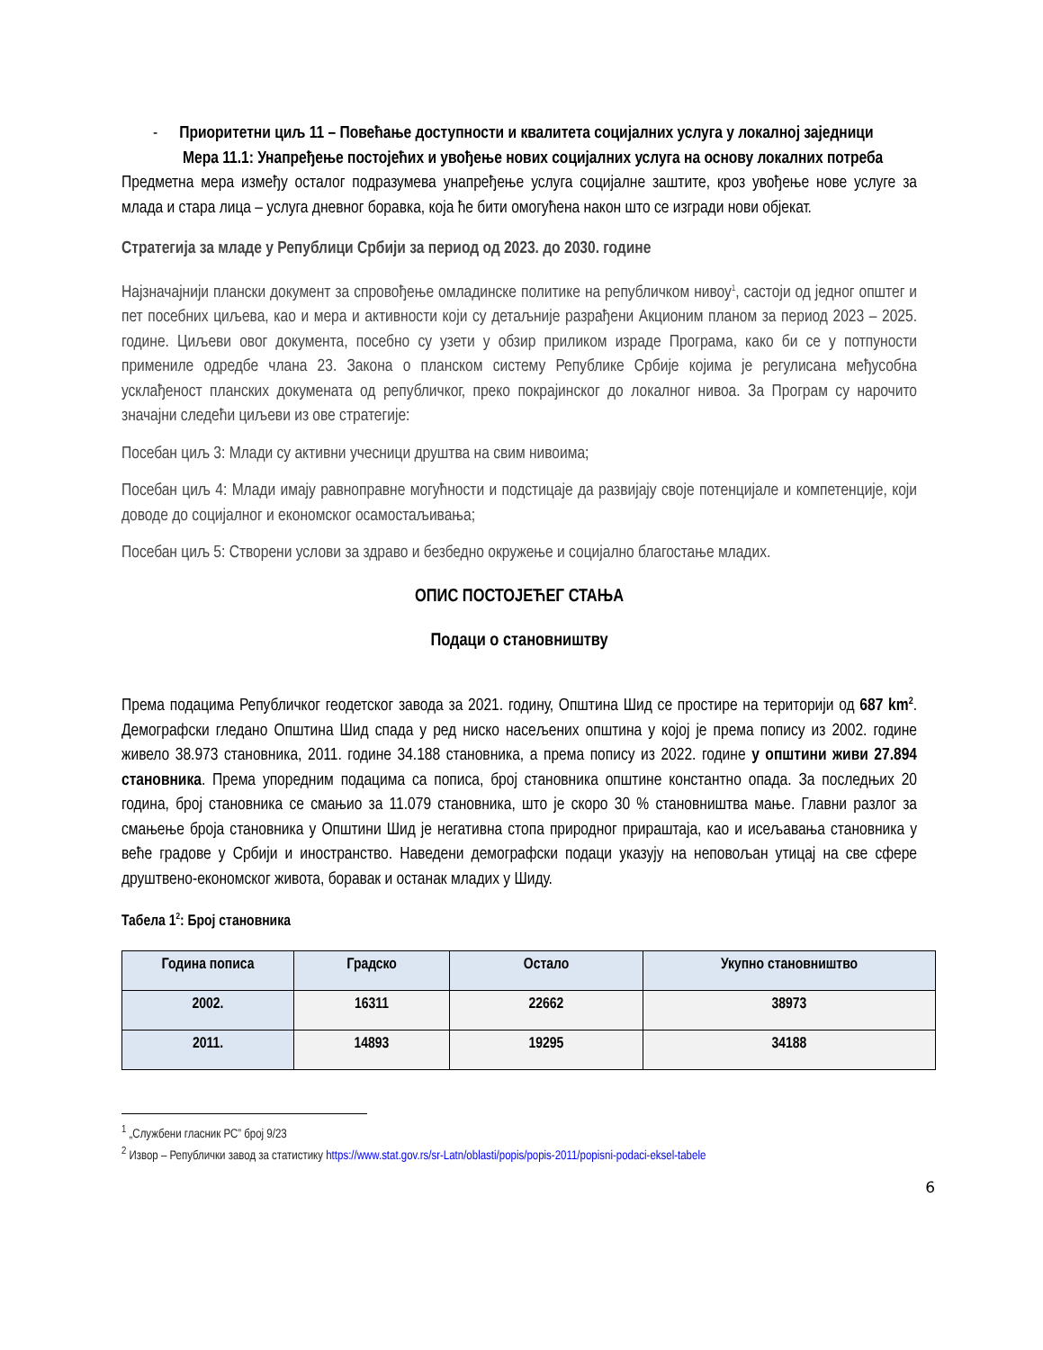- Приоритетни циљ 11 – Повећање доступности и квалитета социјалних услуга у локалној заједници
Мера 11.1: Унапређење постојећих и увођење нових социјалних услуга на основу локалних потреба
Предметна мера између осталог подразумева унапређење услуга социјалне заштите, кроз увођење нове услуге за млада и стара лица – услуга дневног боравка, која ће бити омогућена након што се изгради нови објекат.
Стратегија за младе у Републици Србији за период од 2023. до 2030. године
Најзначајнији плански документ за спровођење омладинске политике на републичком нивоу<sup>1</sup>, састоји од једног општег и пет посебних циљева, као и мера и активности који су детаљније разрађени Акционим планом за период 2023 – 2025. године. Циљеви овог документа, посебно су узети у обзир приликом израде Програма, како би се у потпуности примениле одредбе члана 23. Закона о планском систему Републике Србије којима је регулисана међусобна усклађеност планских докумената од републичког, преко покрајинског до локалног нивоа. За Програм су нарочито значајни следећи циљеви из ове стратегије:
Посебан циљ 3: Млади су активни учесници друштва на свим нивоима;
Посебан циљ 4: Млади имају равноправне могућности и подстицаје да развијају своје потенцијале и компетенције, који доводе до социјалног и економског осамостаљивања;
Посебан циљ 5: Створени услови за здраво и безбедно окружење и социјално благостање младих.
ОПИС ПОСТОЈЕЋЕГ СТАЊА
Подаци о становништву
Према подацима Републичког геодетског завода за 2021. годину, Општина Шид се простире на територији од 687 km<sup>2</sup>. Демографски гледано Општина Шид спада у ред ниско насељених општина у којој је према попису из 2002. године живело 38.973 становника, 2011. године 34.188 становника, а према попису из 2022. године у општини живи 27.894 становника. Према упоредним подацима са пописа, број становника општине константно опада. За последњих 20 година, број становника се смањио за 11.079 становника, што је скоро 30 % становништва мање. Главни разлог за смањење броја становника у Општини Шид је негативна стопа природног прираштаја, као и исељавања становника у веће градове у Србији и иностранство. Наведени демографски подаци указују на неповољан утицај на све сфере друштвено-економског живота, боравак и останак младих у Шиду.
Табела 1<sup>2</sup>: Број становника
| Година пописа | Градско | Остало | Укупно становништво |
| --- | --- | --- | --- |
| 2002. | 16311 | 22662 | 38973 |
| 2011. | 14893 | 19295 | 34188 |
<sup>1</sup> „Службени гласник РС” број 9/23
<sup>2</sup> Извор – Републички завод за статистику https://www.stat.gov.rs/sr-Latn/oblasti/popis/popis-2011/popisni-podaci-eksel-tabele
6